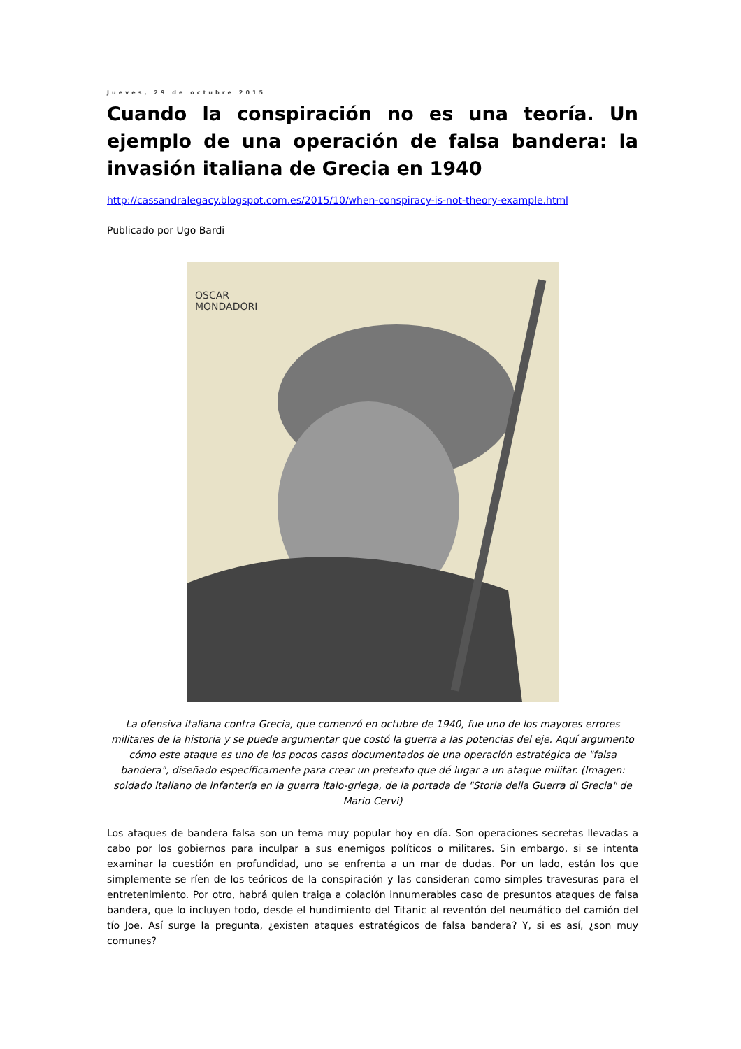Jueves, 29 de octubre 2015
Cuando la conspiración no es una teoría. Un ejemplo de una operación de falsa bandera: la invasión italiana de Grecia en 1940
http://cassandralegacy.blogspot.com.es/2015/10/when-conspiracy-is-not-theory-example.html
Publicado por Ugo Bardi
OSCAR
MONDADORI
La ofensiva italiana contra Grecia, que comenzó en octubre de 1940, fue uno de los mayores errores militares de la historia y se puede argumentar que costó la guerra a las potencias del eje. Aquí argumento cómo este ataque es uno de los pocos casos documentados de una operación estratégica de "falsa bandera", diseñado específicamente para crear un pretexto que dé lugar a un ataque militar. (Imagen: soldado italiano de infantería en la guerra italo-griega, de la portada de "Storia della Guerra di Grecia" de Mario Cervi)
Los ataques de bandera falsa son un tema muy popular hoy en día. Son operaciones secretas llevadas a cabo por los gobiernos para inculpar a sus enemigos políticos o militares. Sin embargo, si se intenta examinar la cuestión en profundidad, uno se enfrenta a un mar de dudas. Por un lado, están los que simplemente se ríen de los teóricos de la conspiración y las consideran como simples travesuras para el entretenimiento. Por otro, habrá quien traiga a colación innumerables caso de presuntos ataques de falsa bandera, que lo incluyen todo, desde el hundimiento del Titanic al reventón del neumático del camión del tío Joe. Así surge la pregunta, ¿existen ataques estratégicos de falsa bandera? Y, si es así, ¿son muy comunes?